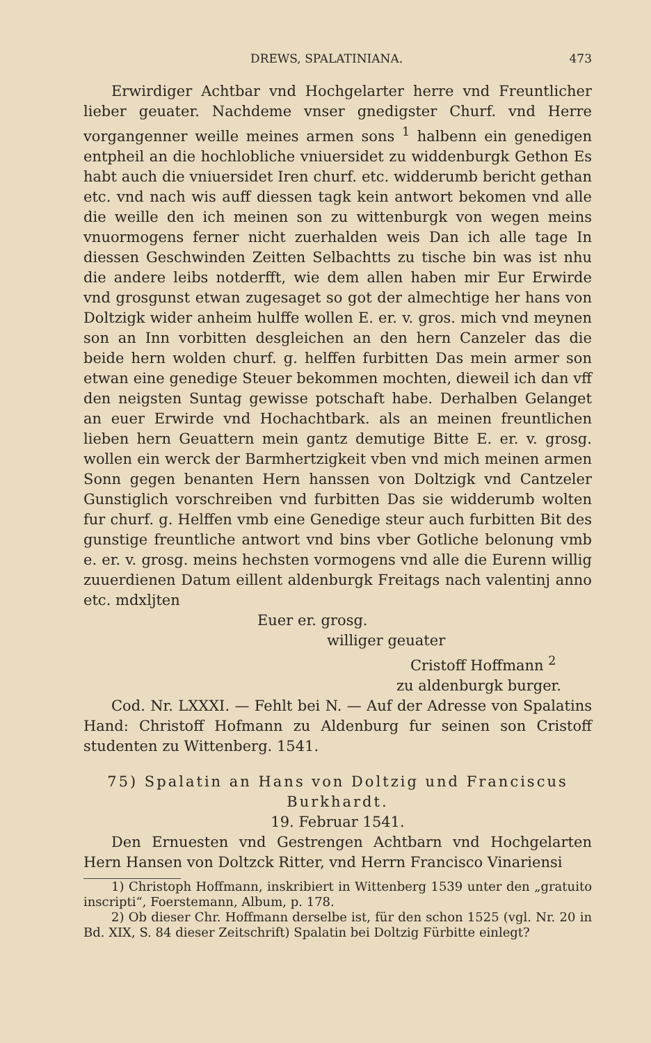DREWS, SPALATINIANA. 473
Erwirdiger Achtbar vnd Hochgelarter herre vnd Freuntlicher lieber geuater. Nachdeme vnser gnedigster Churf. vnd Herre vorgangenner weille meines armen sons <sup>1</sup> halbenn ein genedigen entpheil an die hochlobliche vniuersidet zu widdenburgk Gethon Es habt auch die vniuersidet Iren churf. etc. widderumb bericht gethan etc. vnd nach wis auff diessen tagk kein antwort bekomen vnd alle die weille den ich meinen son zu wittenburgk von wegen meins vnuormogens ferner nicht zuerhalden weis Dan ich alle tage In diessen Geschwinden Zeitten Selbachtts zu tische bin was ist nhu die andere leibs notderfft, wie dem allen haben mir Eur Erwirde vnd grosgunst etwan zugesaget so got der almechtige her hans von Doltzigk wider anheim hulffe wollen E. er. v. gros. mich vnd meynen son an Inn vorbitten desgleichen an den hern Canzeler das die beide hern wolden churf. g. helffen furbitten Das mein armer son etwan eine genedige Steuer bekommen mochten, dieweil ich dan vff den neigsten Suntag gewisse potschaft habe. Derhalben Gelanget an euer Erwirde vnd Hochachtbark. als an meinen freuntlichen lieben hern Geuattern mein gantz demutige Bitte E. er. v. grosg. wollen ein werck der Barmhertzigkeit vben vnd mich meinen armen Sonn gegen benanten Hern hanssen von Doltzigk vnd Cantzeler Gunstiglich vorschreiben vnd furbitten Das sie widderumb wolten fur churf. g. Helffen vmb eine Genedige steur auch furbitten Bit des gunstige freuntliche antwort vnd bins vber Gotliche belonung vmb e. er. v. grosg. meins hechsten vormogens vnd alle die Eurenn willig zuuerdienen Datum eillent aldenburgk Freitags nach valentinj anno etc. mdxljten
Euer er. grosg.
williger geuater
Cristoff Hoffmann <sup>2</sup>
zu aldenburgk burger.
Cod. Nr. LXXXI. — Fehlt bei N. — Auf der Adresse von Spalatins Hand: Christoff Hofmann zu Aldenburg fur seinen son Cristoff studenten zu Wittenberg. 1541.
75) Spalatin an Hans von Doltzig und Franciscus Burkhardt.
19. Februar 1541.
Den Ernuesten vnd Gestrengen Achtbarn vnd Hochgelarten Hern Hansen von Doltzck Ritter, vnd Herrn Francisco Vinariensi
1) Christoph Hoffmann, inskribiert in Wittenberg 1539 unter den „gratuito inscripti“, Foerstemann, Album, p. 178.
2) Ob dieser Chr. Hoffmann derselbe ist, für den schon 1525 (vgl. Nr. 20 in Bd. XIX, S. 84 dieser Zeitschrift) Spalatin bei Doltzig Fürbitte einlegt?